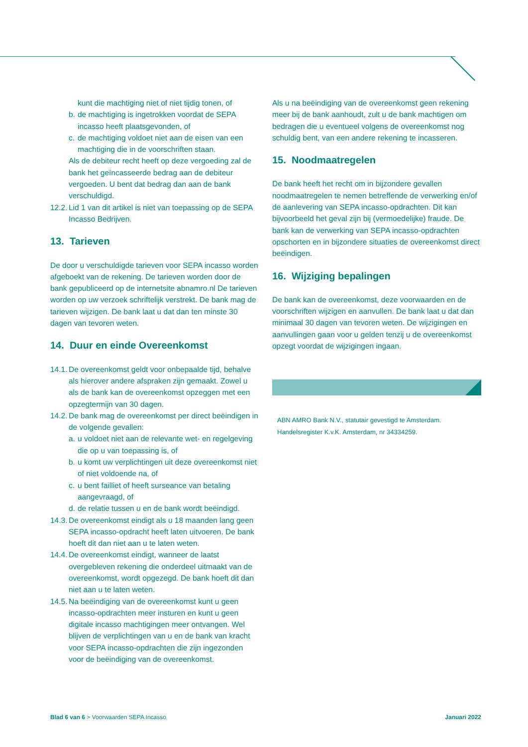kunt die machtiging niet of niet tijdig tonen, of
b. de machtiging is ingetrokken voordat de SEPA incasso heeft plaatsgevonden, of
c. de machtiging voldoet niet aan de eisen van een machtiging die in de voorschriften staan.
Als de debiteur recht heeft op deze vergoeding zal de bank het geïncasseerde bedrag aan de debiteur vergoeden. U bent dat bedrag dan aan de bank verschuldigd.
12.2. Lid 1 van dit artikel is niet van toepassing op de SEPA Incasso Bedrijven.
13. Tarieven
De door u verschuldigde tarieven voor SEPA incasso worden afgeboekt van de rekening. De tarieven worden door de bank gepubliceerd op de internetsite abnamro.nl De tarieven worden op uw verzoek schriftelijk verstrekt. De bank mag de tarieven wijzigen. De bank laat u dat dan ten minste 30 dagen van tevoren weten.
14. Duur en einde Overeenkomst
14.1. De overeenkomst geldt voor onbepaalde tijd, behalve als hierover andere afspraken zijn gemaakt. Zowel u als de bank kan de overeenkomst opzeggen met een opzegtermijn van 30 dagen.
14.2. De bank mag de overeenkomst per direct beëindigen in de volgende gevallen:
a. u voldoet niet aan de relevante wet- en regelgeving die op u van toepassing is, of
b. u komt uw verplichtingen uit deze overeenkomst niet of niet voldoende na, of
c. u bent failliet of heeft surseance van betaling aangevraagd, of
d. de relatie tussen u en de bank wordt beëindigd.
14.3. De overeenkomst eindigt als u 18 maanden lang geen SEPA incasso-opdracht heeft laten uitvoeren. De bank hoeft dit dan niet aan u te laten weten.
14.4. De overeenkomst eindigt, wanneer de laatst overgebleven rekening die onderdeel uitmaakt van de overeenkomst, wordt opgezegd. De bank hoeft dit dan niet aan u te laten weten.
14.5. Na beëindiging van de overeenkomst kunt u geen incasso-opdrachten meer insturen en kunt u geen digitale incasso machtigingen meer ontvangen. Wel blijven de verplichtingen van u en de bank van kracht voor SEPA incasso-opdrachten die zijn ingezonden voor de beëindiging van de overeenkomst.
Als u na beëindiging van de overeenkomst geen rekening meer bij de bank aanhoudt, zult u de bank machtigen om bedragen die u eventueel volgens de overeenkomst nog schuldig bent, van een andere rekening te incasseren.
15. Noodmaatregelen
De bank heeft het recht om in bijzondere gevallen noodmaatregelen te nemen betreffende de verwerking en/of de aanlevering van SEPA incasso-opdrachten. Dit kan bijvoorbeeld het geval zijn bij (vermoedelijke) fraude. De bank kan de verwerking van SEPA incasso-opdrachten opschorten en in bijzondere situaties de overeenkomst direct beëindigen.
16. Wijziging bepalingen
De bank kan de overeenkomst, deze voorwaarden en de voorschriften wijzigen en aanvullen. De bank laat u dat dan minimaal 30 dagen van tevoren weten. De wijzigingen en aanvullingen gaan voor u gelden tenzij u de overeenkomst opzegt voordat de wijzigingen ingaan.
ABN AMRO Bank N.V., statutair gevestigd te Amsterdam.
Handelsregister K.v.K. Amsterdam, nr 34334259.
Blad 6 van 6 > Voorwaarden SEPA Incasso Januari 2022